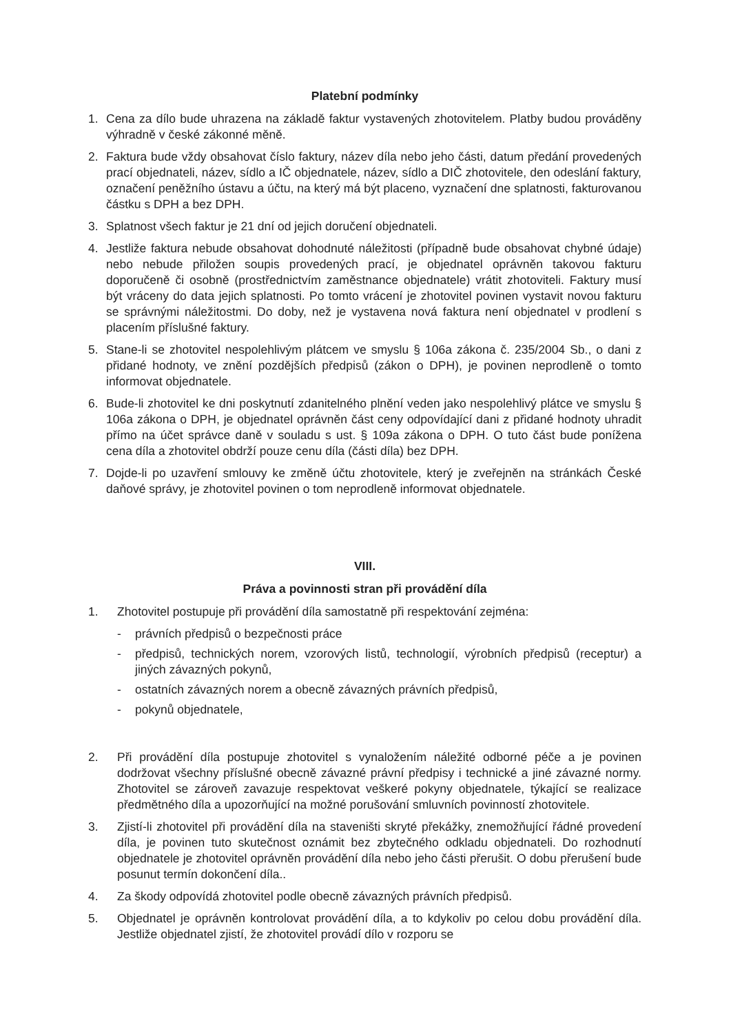Platební podmínky
1. Cena za dílo bude uhrazena na základě faktur vystavených zhotovitelem. Platby budou prováděny výhradně v české zákonné měně.
2. Faktura bude vždy obsahovat číslo faktury, název díla nebo jeho části, datum předání provedených prací objednateli, název, sídlo a IČ objednatele, název, sídlo a DIČ zhotovitele, den odeslání faktury, označení peněžního ústavu a účtu, na který má být placeno, vyznačení dne splatnosti, fakturovanou částku s DPH a bez DPH.
3. Splatnost všech faktur je 21 dní od jejich doručení objednateli.
4. Jestliže faktura nebude obsahovat dohodnuté náležitosti (případně bude obsahovat chybné údaje) nebo nebude přiložen soupis provedených prací, je objednatel oprávněn takovou fakturu doporučeně či osobně (prostřednictvím zaměstnance objednatele) vrátit zhotoviteli. Faktury musí být vráceny do data jejich splatnosti. Po tomto vrácení je zhotovitel povinen vystavit novou fakturu se správnými náležitostmi. Do doby, než je vystavena nová faktura není objednatel v prodlení s placením příslušné faktury.
5. Stane-li se zhotovitel nespolehlivým plátcem ve smyslu § 106a zákona č. 235/2004 Sb., o dani z přidané hodnoty, ve znění pozdějších předpisů (zákon o DPH), je povinen neprodleně o tomto informovat objednatele.
6. Bude-li zhotovitel ke dni poskytnutí zdanitelného plnění veden jako nespolehlivý plátce ve smyslu § 106a zákona o DPH, je objednatel oprávněn část ceny odpovídající dani z přidané hodnoty uhradit přímo na účet správce daně v souladu s ust. § 109a zákona o DPH. O tuto část bude ponížena cena díla a zhotovitel obdrží pouze cenu díla (části díla) bez DPH.
7. Dojde-li po uzavření smlouvy ke změně účtu zhotovitele, který je zveřejněn na stránkách České daňové správy, je zhotovitel povinen o tom neprodleně informovat objednatele.
VIII.
Práva a povinnosti stran při provádění díla
1. Zhotovitel postupuje při provádění díla samostatně při respektování zejména:
- právních předpisů o bezpečnosti práce
- předpisů, technických norem, vzorových listů, technologií, výrobních předpisů (receptur) a jiných závazných pokynů,
- ostatních závazných norem a obecně závazných právních předpisů,
- pokynů objednatele,
2. Při provádění díla postupuje zhotovitel s vynaložením náležité odborné péče a je povinen dodržovat všechny příslušné obecně závazné právní předpisy i technické a jiné závazné normy. Zhotovitel se zároveň zavazuje respektovat veškeré pokyny objednatele, týkající se realizace předmětného díla a upozorňující na možné porušování smluvních povinností zhotovitele.
3. Zjistí-li zhotovitel při provádění díla na staveništi skryté překážky, znemožňující řádné provedení díla, je povinen tuto skutečnost oznámit bez zbytečného odkladu objednateli. Do rozhodnutí objednatele je zhotovitel oprávněn provádění díla nebo jeho části přerušit. O dobu přerušení bude posunut termín dokončení díla..
4. Za škody odpovídá zhotovitel podle obecně závazných právních předpisů.
5. Objednatel je oprávněn kontrolovat provádění díla, a to kdykoliv po celou dobu provádění díla. Jestliže objednatel zjistí, že zhotovitel provádí dílo v rozporu se